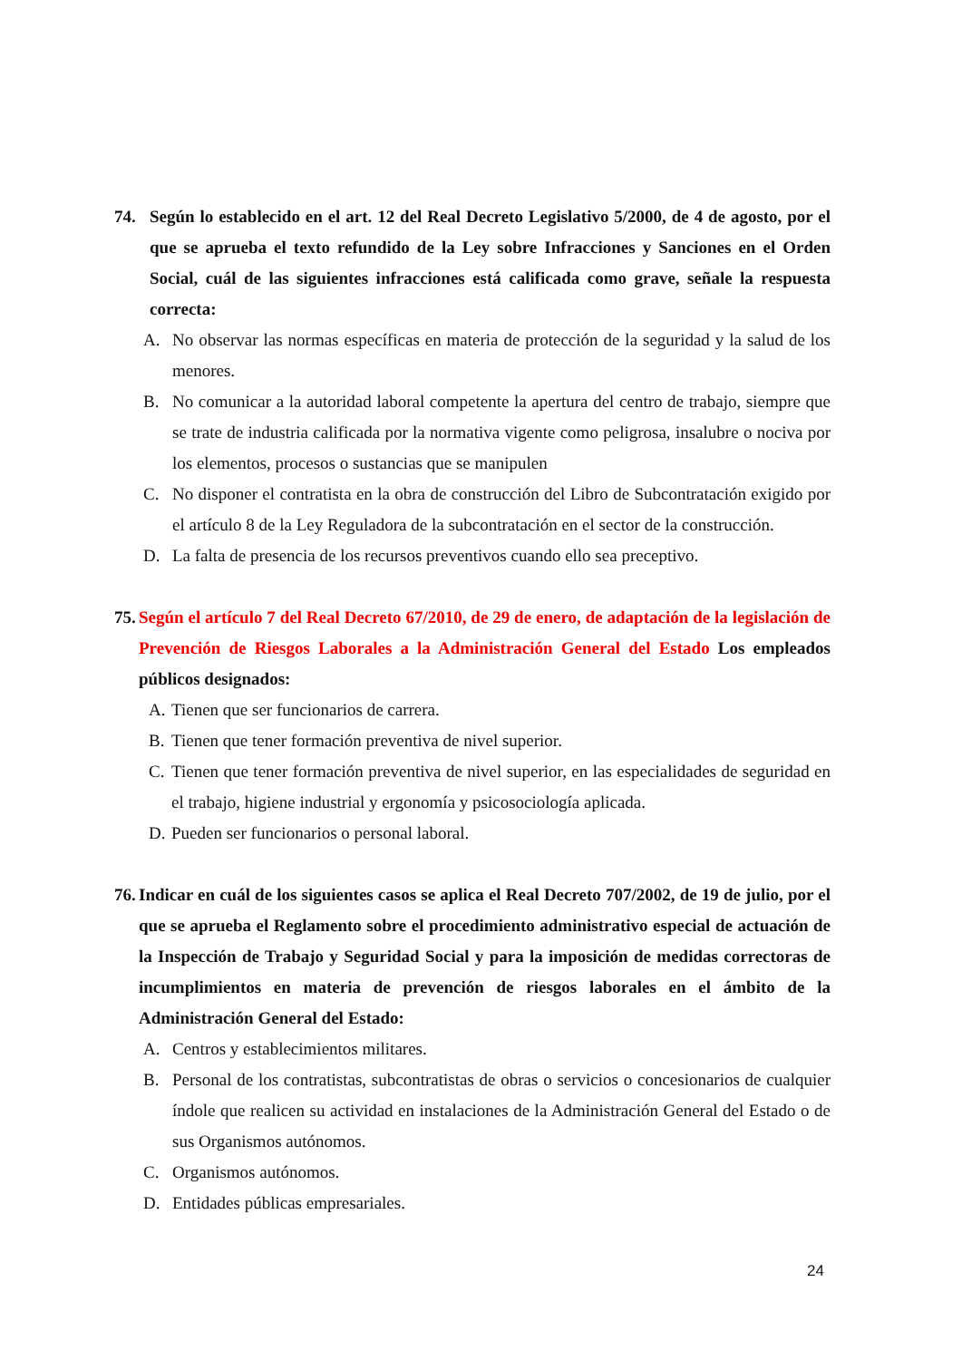74. Según lo establecido en el art. 12 del Real Decreto Legislativo 5/2000, de 4 de agosto, por el que se aprueba el texto refundido de la Ley sobre Infracciones y Sanciones en el Orden Social, cuál de las siguientes infracciones está calificada como grave, señale la respuesta correcta:
A. No observar las normas específicas en materia de protección de la seguridad y la salud de los menores.
B. No comunicar a la autoridad laboral competente la apertura del centro de trabajo, siempre que se trate de industria calificada por la normativa vigente como peligrosa, insalubre o nociva por los elementos, procesos o sustancias que se manipulen
C. No disponer el contratista en la obra de construcción del Libro de Subcontratación exigido por el artículo 8 de la Ley Reguladora de la subcontratación en el sector de la construcción.
D. La falta de presencia de los recursos preventivos cuando ello sea preceptivo.
75. Según el artículo 7 del Real Decreto 67/2010, de 29 de enero, de adaptación de la legislación de Prevención de Riesgos Laborales a la Administración General del Estado Los empleados públicos designados:
A. Tienen que ser funcionarios de carrera.
B. Tienen que tener formación preventiva de nivel superior.
C. Tienen que tener formación preventiva de nivel superior, en las especialidades de seguridad en el trabajo, higiene industrial y ergonomía y psicosociología aplicada.
D. Pueden ser funcionarios o personal laboral.
76. Indicar en cuál de los siguientes casos se aplica el Real Decreto 707/2002, de 19 de julio, por el que se aprueba el Reglamento sobre el procedimiento administrativo especial de actuación de la Inspección de Trabajo y Seguridad Social y para la imposición de medidas correctoras de incumplimientos en materia de prevención de riesgos laborales en el ámbito de la Administración General del Estado:
A. Centros y establecimientos militares.
B. Personal de los contratistas, subcontratistas de obras o servicios o concesionarios de cualquier índole que realicen su actividad en instalaciones de la Administración General del Estado o de sus Organismos autónomos.
C. Organismos autónomos.
D. Entidades públicas empresariales.
24